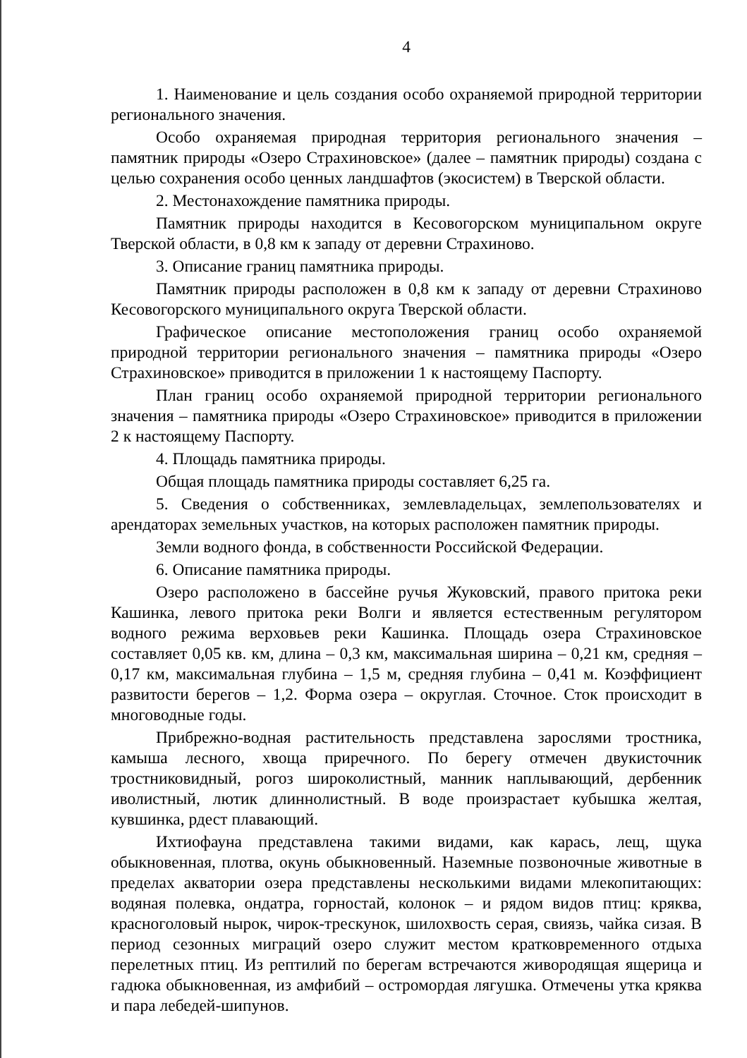4
1. Наименование и цель создания особо охраняемой природной территории регионального значения.
Особо охраняемая природная территория регионального значения – памятник природы «Озеро Страхиновское» (далее – памятник природы) создана с целью сохранения особо ценных ландшафтов (экосистем) в Тверской области.
2. Местонахождение памятника природы.
Памятник природы находится в Кесовогорском муниципальном округе Тверской области, в 0,8 км к западу от деревни Страхиново.
3. Описание границ памятника природы.
Памятник природы расположен в 0,8 км к западу от деревни Страхиново Кесовогорского муниципального округа Тверской области.
Графическое описание местоположения границ особо охраняемой природной территории регионального значения – памятника природы «Озеро Страхиновское» приводится в приложении 1 к настоящему Паспорту.
План границ особо охраняемой природной территории регионального значения – памятника природы «Озеро Страхиновское» приводится в приложении 2 к настоящему Паспорту.
4. Площадь памятника природы.
Общая площадь памятника природы составляет 6,25 га.
5. Сведения о собственниках, землевладельцах, землепользователях и арендаторах земельных участков, на которых расположен памятник природы.
Земли водного фонда, в собственности Российской Федерации.
6. Описание памятника природы.
Озеро расположено в бассейне ручья Жуковский, правого притока реки Кашинка, левого притока реки Волги и является естественным регулятором водного режима верховьев реки Кашинка. Площадь озера Страхиновское составляет 0,05 кв. км, длина – 0,3 км, максимальная ширина – 0,21 км, средняя – 0,17 км, максимальная глубина – 1,5 м, средняя глубина – 0,41 м. Коэффициент развитости берегов – 1,2. Форма озера – округлая. Сточное. Сток происходит в многоводные годы.
Прибрежно-водная растительность представлена зарослями тростника, камыша лесного, хвоща приречного. По берегу отмечен двукисточник тростниковидный, рогоз широколистный, манник наплывающий, дербенник иволистный, лютик длиннолистный. В воде произрастает кубышка желтая, кувшинка, рдест плавающий.
Ихтиофауна представлена такими видами, как карась, лещ, щука обыкновенная, плотва, окунь обыкновенный. Наземные позвоночные животные в пределах акватории озера представлены несколькими видами млекопитающих: водяная полевка, ондатра, горностай, колонок – и рядом видов птиц: кряква, красноголовый нырок, чирок-трескунок, шилохвость серая, свиязь, чайка сизая. В период сезонных миграций озеро служит местом кратковременного отдыха перелетных птиц. Из рептилий по берегам встречаются живородящая ящерица и гадюка обыкновенная, из амфибий – остромордая лягушка. Отмечены утка кряква и пара лебедей-шипунов.